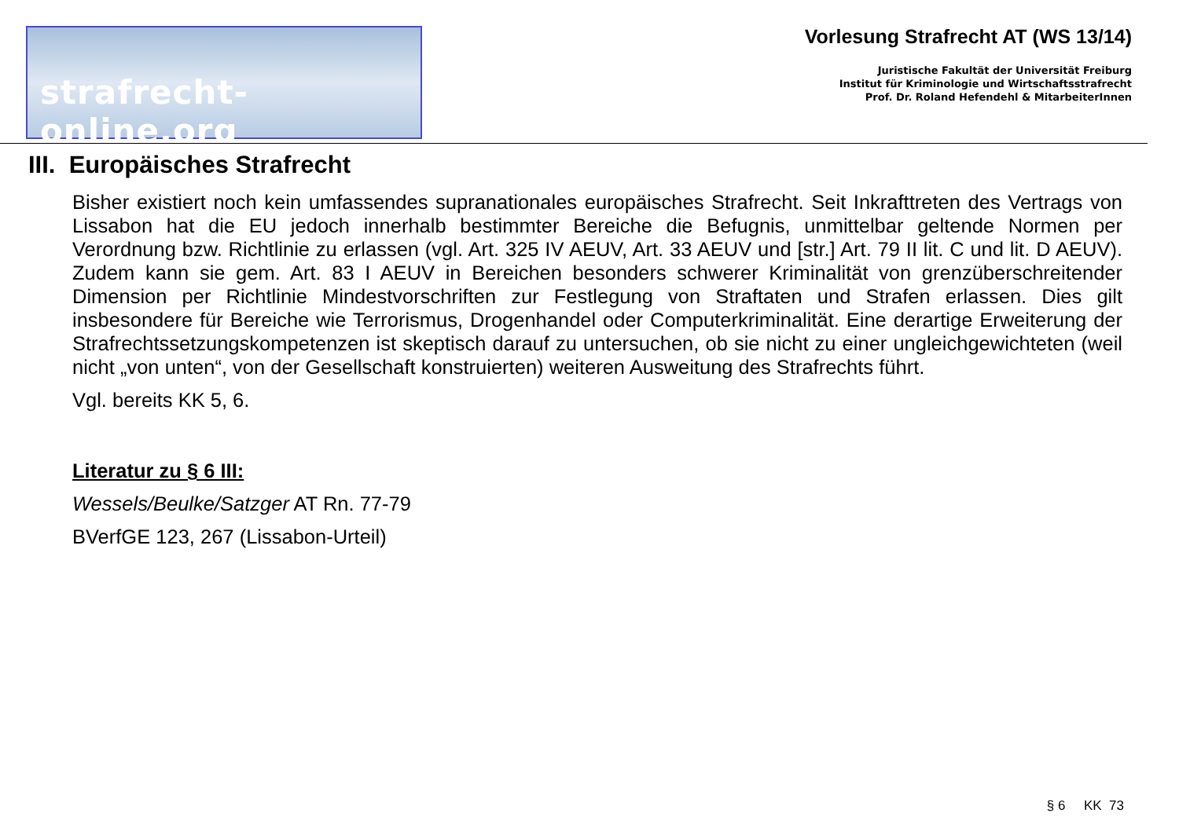strafrecht-online.org
Vorlesung Strafrecht AT (WS 13/14)
Juristische Fakultät der Universität Freiburg
Institut für Kriminologie und Wirtschaftsstrafrecht
Prof. Dr. Roland Hefendehl & MitarbeiterInnen
III. Europäisches Strafrecht
Bisher existiert noch kein umfassendes supranationales europäisches Strafrecht. Seit Inkrafttreten des Vertrags von Lissabon hat die EU jedoch innerhalb bestimmter Bereiche die Befugnis, unmittelbar geltende Normen per Verordnung bzw. Richtlinie zu erlassen (vgl. Art. 325 IV AEUV, Art. 33 AEUV und [str.] Art. 79 II lit. C und lit. D AEUV). Zudem kann sie gem. Art. 83 I AEUV in Bereichen besonders schwerer Kriminalität von grenzüberschreitender Dimension per Richtlinie Mindestvorschriften zur Festlegung von Straftaten und Strafen erlassen. Dies gilt insbesondere für Bereiche wie Terrorismus, Drogenhandel oder Computerkriminalität. Eine derartige Erweiterung der Strafrechtssetzungskompetenzen ist skeptisch darauf zu untersuchen, ob sie nicht zu einer ungleichgewichteten (weil nicht „von unten“, von der Gesellschaft konstruierten) weiteren Ausweitung des Strafrechts führt.
Vgl. bereits KK 5, 6.
Literatur zu § 6 III:
Wessels/Beulke/Satzger AT Rn. 77-79
BVerfGE 123, 267 (Lissabon-Urteil)
§ 6 KK 73